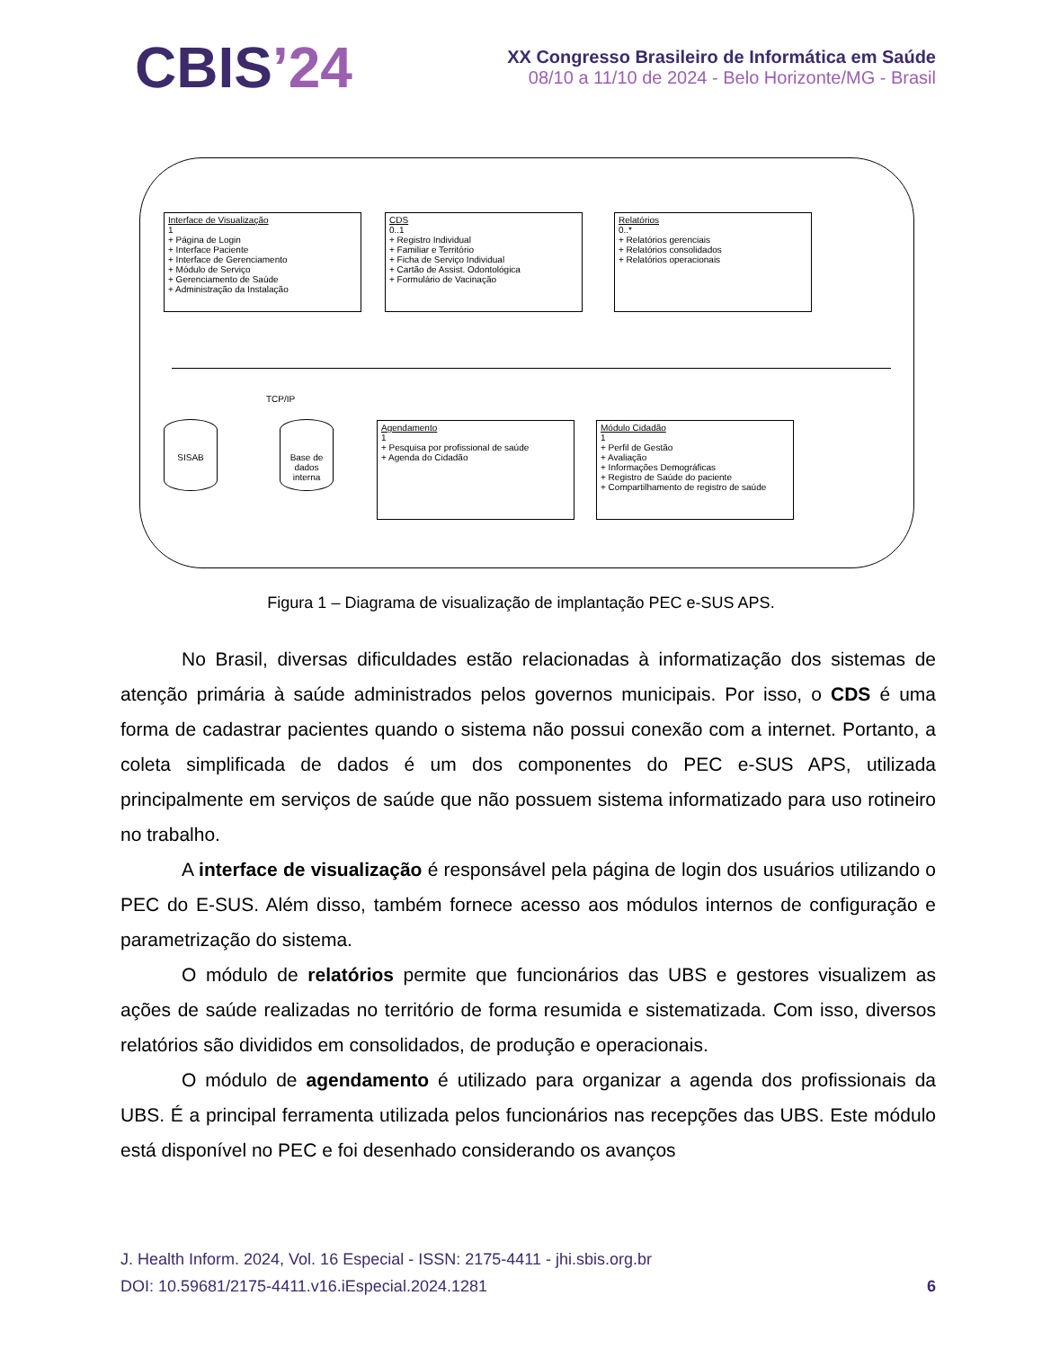CBIS’24
XX Congresso Brasileiro de Informática em Saúde
08/10 a 11/10 de 2024 - Belo Horizonte/MG - Brasil
Interface de Visualização
1
+ Página de Login
+ Interface Paciente
+ Interface de Gerenciamento
+ Módulo de Serviço
+ Gerenciamento de Saúde
+ Administração da Instalação
CDS
0..1
+ Registro Individual
+ Familiar e Território
+ Ficha de Serviço Individual
+ Cartão de Assist. Odontológica
+ Formulário de Vacinação
Relatórios
0..*
+ Relatórios gerenciais
+ Relatórios consolidados
+ Relatórios operacionais
TCP/IP
SISAB
Base de dados interna
Agendamento
1
+ Pesquisa por profissional de saúde
+ Agenda do Cidadão
Módulo Cidadão
1
+ Perfil de Gestão
+ Avaliação
+ Informações Demográficas
+ Registro de Saúde do paciente
+ Compartilhamento de registro de saúde
Figura 1 – Diagrama de visualização de implantação PEC e-SUS APS.
No Brasil, diversas dificuldades estão relacionadas à informatização dos sistemas de atenção primária à saúde administrados pelos governos municipais. Por isso, o CDS é uma forma de cadastrar pacientes quando o sistema não possui conexão com a internet. Portanto, a coleta simplificada de dados é um dos componentes do PEC e-SUS APS, utilizada principalmente em serviços de saúde que não possuem sistema informatizado para uso rotineiro no trabalho.
A interface de visualização é responsável pela página de login dos usuários utilizando o PEC do E-SUS. Além disso, também fornece acesso aos módulos internos de configuração e parametrização do sistema.
O módulo de relatórios permite que funcionários das UBS e gestores visualizem as ações de saúde realizadas no território de forma resumida e sistematizada. Com isso, diversos relatórios são divididos em consolidados, de produção e operacionais.
O módulo de agendamento é utilizado para organizar a agenda dos profissionais da UBS. É a principal ferramenta utilizada pelos funcionários nas recepções das UBS. Este módulo está disponível no PEC e foi desenhado considerando os avanços
J. Health Inform. 2024, Vol. 16 Especial - ISSN: 2175-4411 - jhi.sbis.org.br
DOI: 10.59681/2175-4411.v16.iEspecial.2024.1281 6